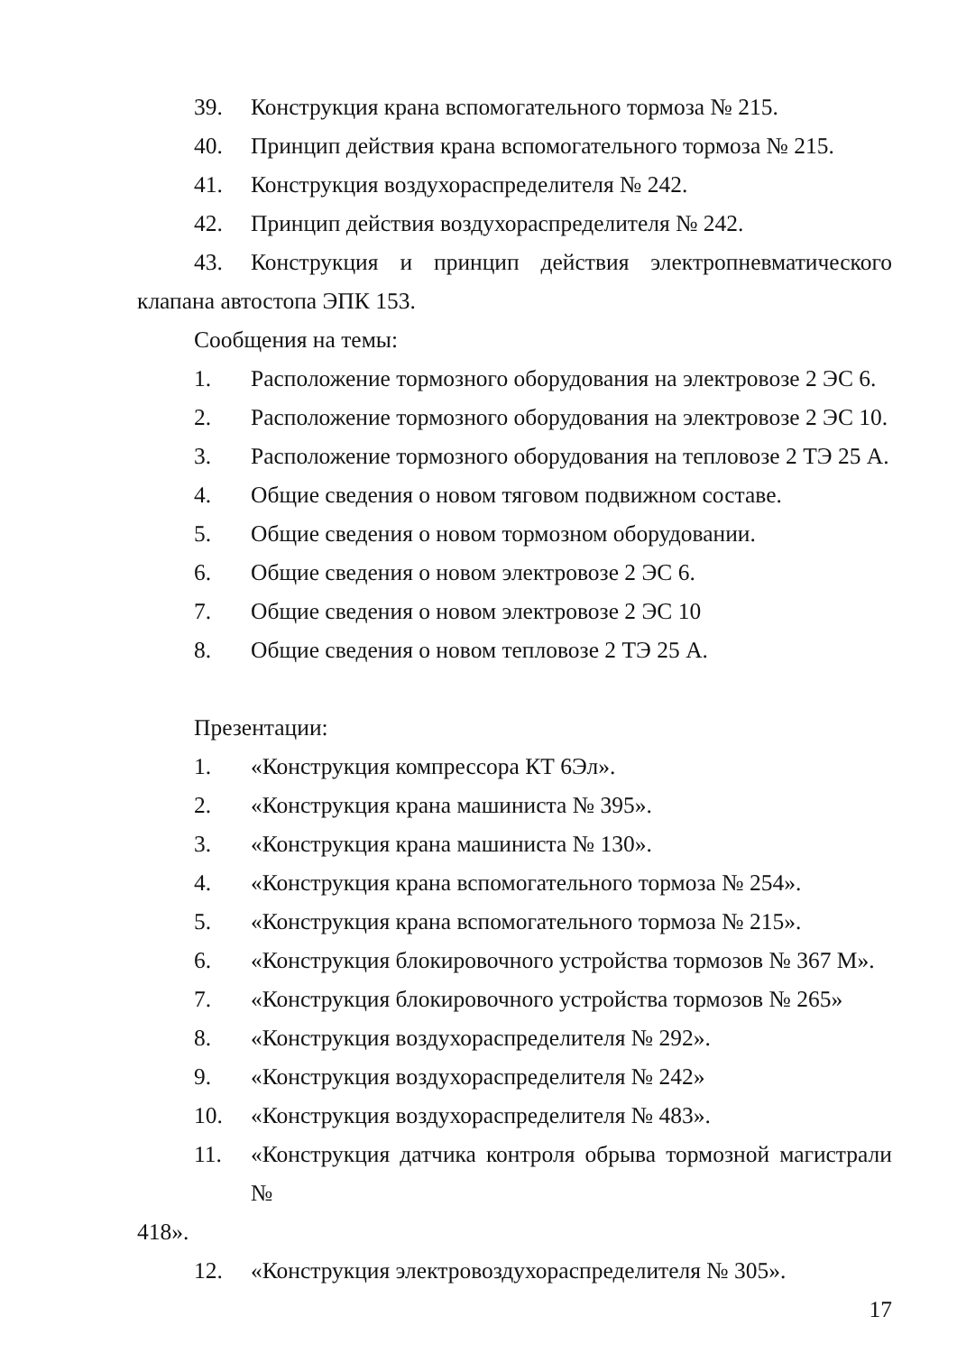39. Конструкция крана вспомогательного тормоза № 215.
40. Принцип действия крана вспомогательного тормоза № 215.
41. Конструкция воздухораспределителя № 242.
42. Принцип действия воздухораспределителя № 242.
43. Конструкция и принцип действия электропневматического
клапана автостопа ЭПК 153.
Сообщения на темы:
1. Расположение тормозного оборудования на электровозе 2 ЭС 6.
2. Расположение тормозного оборудования на электровозе 2 ЭС 10.
3. Расположение тормозного оборудования на тепловозе 2 ТЭ 25 А.
4. Общие сведения о новом тяговом подвижном составе.
5. Общие сведения о новом тормозном оборудовании.
6. Общие сведения о новом электровозе 2 ЭС 6.
7. Общие сведения о новом электровозе 2 ЭС 10
8. Общие сведения о новом тепловозе 2 ТЭ 25 А.
Презентации:
1. «Конструкция компрессора КТ 6Эл».
2. «Конструкция крана машиниста № 395».
3. «Конструкция крана машиниста № 130».
4. «Конструкция крана вспомогательного тормоза № 254».
5. «Конструкция крана вспомогательного тормоза № 215».
6. «Конструкция блокировочного устройства тормозов № 367 М».
7. «Конструкция блокировочного устройства тормозов № 265»
8. «Конструкция воздухораспределителя № 292».
9. «Конструкция воздухораспределителя № 242»
10. «Конструкция воздухораспределителя № 483».
11. «Конструкция датчика контроля обрыва тормозной магистрали №
418».
12. «Конструкция электровоздухораспределителя № 305».
17